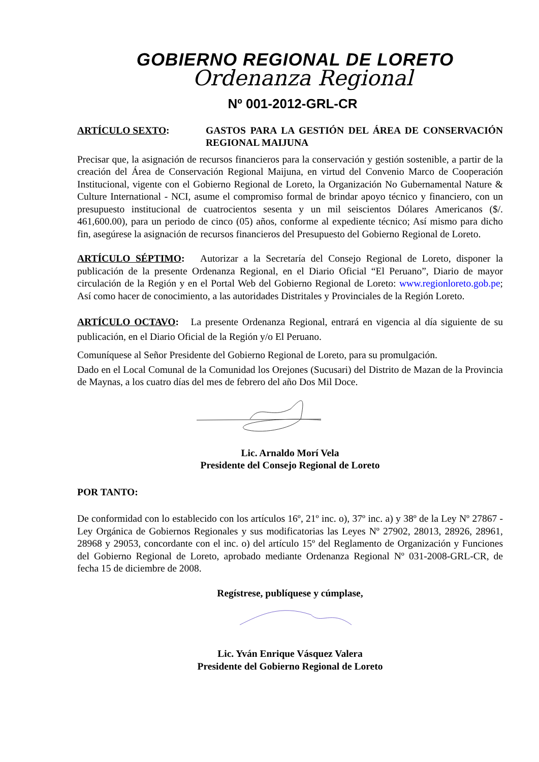GOBIERNO REGIONAL DE LORETO
Ordenanza Regional
Nº 001-2012-GRL-CR
ARTÍCULO SEXTO: GASTOS PARA LA GESTIÓN DEL ÁREA DE CONSERVACIÓN REGIONAL MAIJUNA
Precisar que, la asignación de recursos financieros para la conservación y gestión sostenible, a partir de la creación del Área de Conservación Regional Maijuna, en virtud del Convenio Marco de Cooperación Institucional, vigente con el Gobierno Regional de Loreto, la Organización No Gubernamental Nature & Culture International - NCI, asume el compromiso formal de brindar apoyo técnico y financiero, con un presupuesto institucional de cuatrocientos sesenta y un mil seiscientos Dólares Americanos ($/. 461,600.00), para un periodo de cinco (05) años, conforme al expediente técnico; Así mismo para dicho fin, asegúrese la asignación de recursos financieros del Presupuesto del Gobierno Regional de Loreto.
ARTÍCULO SÉPTIMO: Autorizar a la Secretaría del Consejo Regional de Loreto, disponer la publicación de la presente Ordenanza Regional, en el Diario Oficial “El Peruano”, Diario de mayor circulación de la Región y en el Portal Web del Gobierno Regional de Loreto: www.regionloreto.gob.pe; Así como hacer de conocimiento, a las autoridades Distritales y Provinciales de la Región Loreto.
ARTÍCULO OCTAVO: La presente Ordenanza Regional, entrará en vigencia al día siguiente de su publicación, en el Diario Oficial de la Región y/o El Peruano.
Comuníquese al Señor Presidente del Gobierno Regional de Loreto, para su promulgación.
Dado en el Local Comunal de la Comunidad los Orejones (Sucusari) del Distrito de Mazan de la Provincia de Maynas, a los cuatro días del mes de febrero del año Dos Mil Doce.
Lic. Arnaldo Morí Vela
Presidente del Consejo Regional de Loreto
POR TANTO:
De conformidad con lo establecido con los artículos 16º, 21º inc. o), 37º inc. a) y 38º de la Ley Nº 27867 - Ley Orgánica de Gobiernos Regionales y sus modificatorias las Leyes Nº 27902, 28013, 28926, 28961, 28968 y 29053, concordante con el inc. o) del artículo 15º del Reglamento de Organización y Funciones del Gobierno Regional de Loreto, aprobado mediante Ordenanza Regional Nº 031-2008-GRL-CR, de fecha 15 de diciembre de 2008.
Regístrese, publíquese y cúmplase,
Lic. Yván Enrique Vásquez Valera
Presidente del Gobierno Regional de Loreto